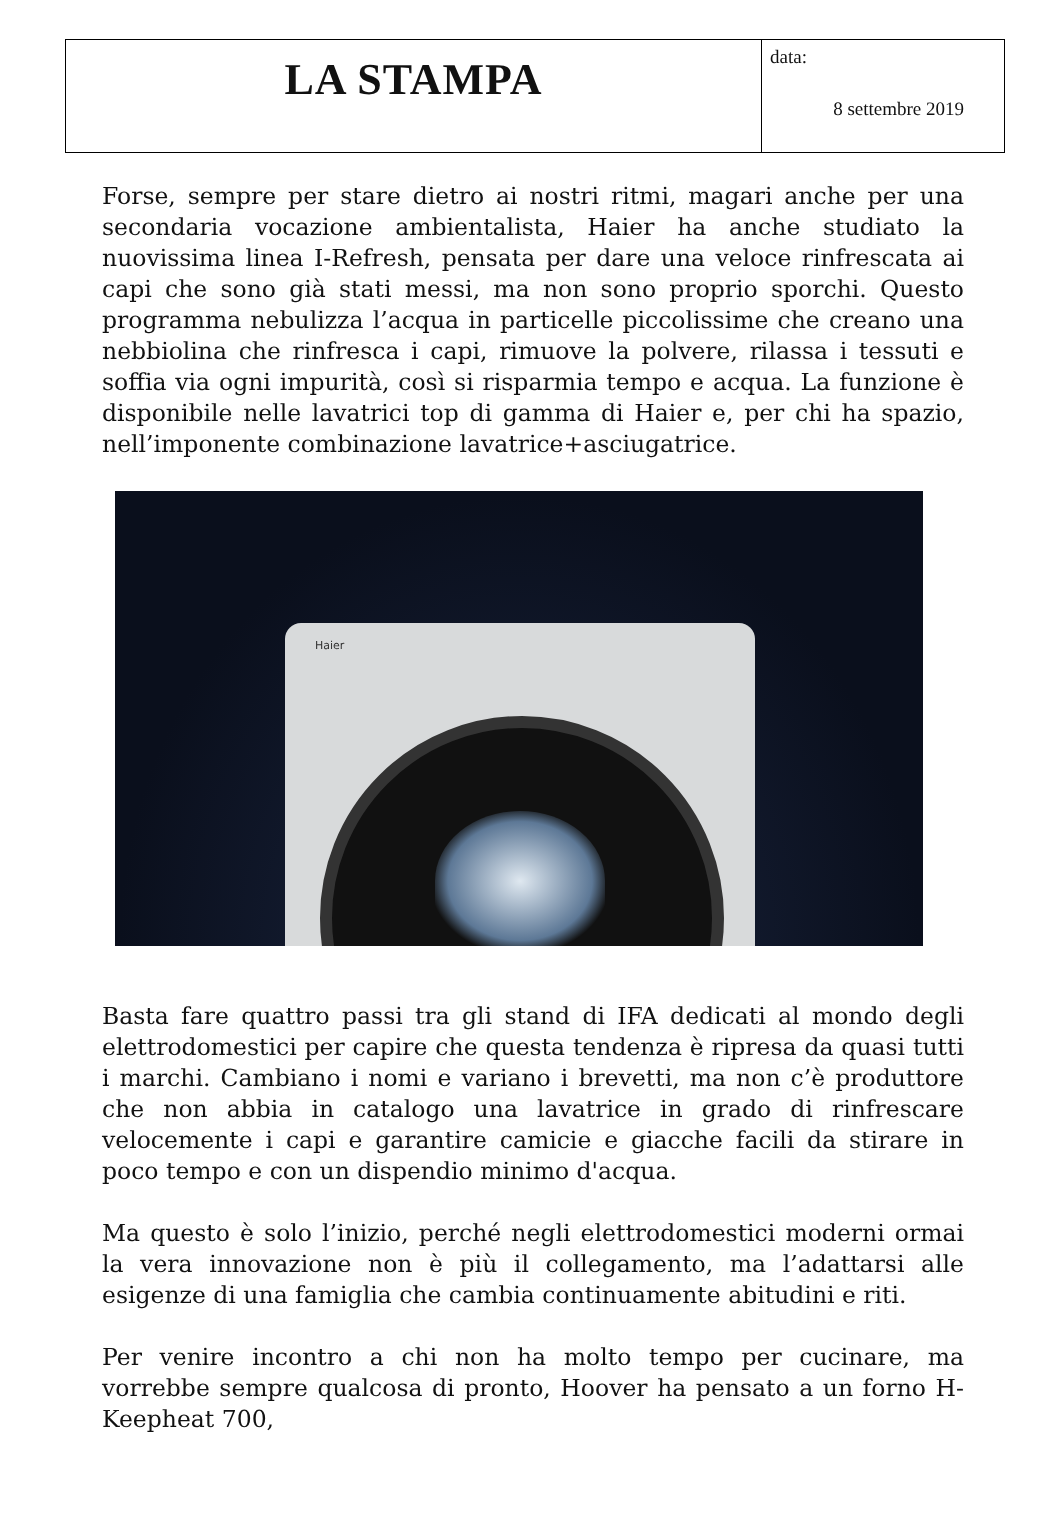LA STAMPA
data:
8 settembre 2019
Forse, sempre per stare dietro ai nostri ritmi, magari anche per una secondaria vocazione ambientalista, Haier ha anche studiato la nuovissima linea I-Refresh, pensata per dare una veloce rinfrescata ai capi che sono già stati messi, ma non sono proprio sporchi. Questo programma nebulizza l’acqua in particelle piccolissime che creano una nebbiolina che rinfresca i capi, rimuove la polvere, rilassa i tessuti e soffia via ogni impurità, così si risparmia tempo e acqua. La funzione è disponibile nelle lavatrici top di gamma di Haier e, per chi ha spazio, nell’imponente combinazione lavatrice+asciugatrice.
Haier
Basta fare quattro passi tra gli stand di IFA dedicati al mondo degli elettrodomestici per capire che questa tendenza è ripresa da quasi tutti i marchi. Cambiano i nomi e variano i brevetti, ma non c’è produttore che non abbia in catalogo una lavatrice in grado di rinfrescare velocemente i capi e garantire camicie e giacche facili da stirare in poco tempo e con un dispendio minimo d'acqua.
Ma questo è solo l’inizio, perché negli elettrodomestici moderni ormai la vera innovazione non è più il collegamento, ma l’adattarsi alle esigenze di una famiglia che cambia continuamente abitudini e riti.
Per venire incontro a chi non ha molto tempo per cucinare, ma vorrebbe sempre qualcosa di pronto, Hoover ha pensato a un forno H-Keepheat 700,